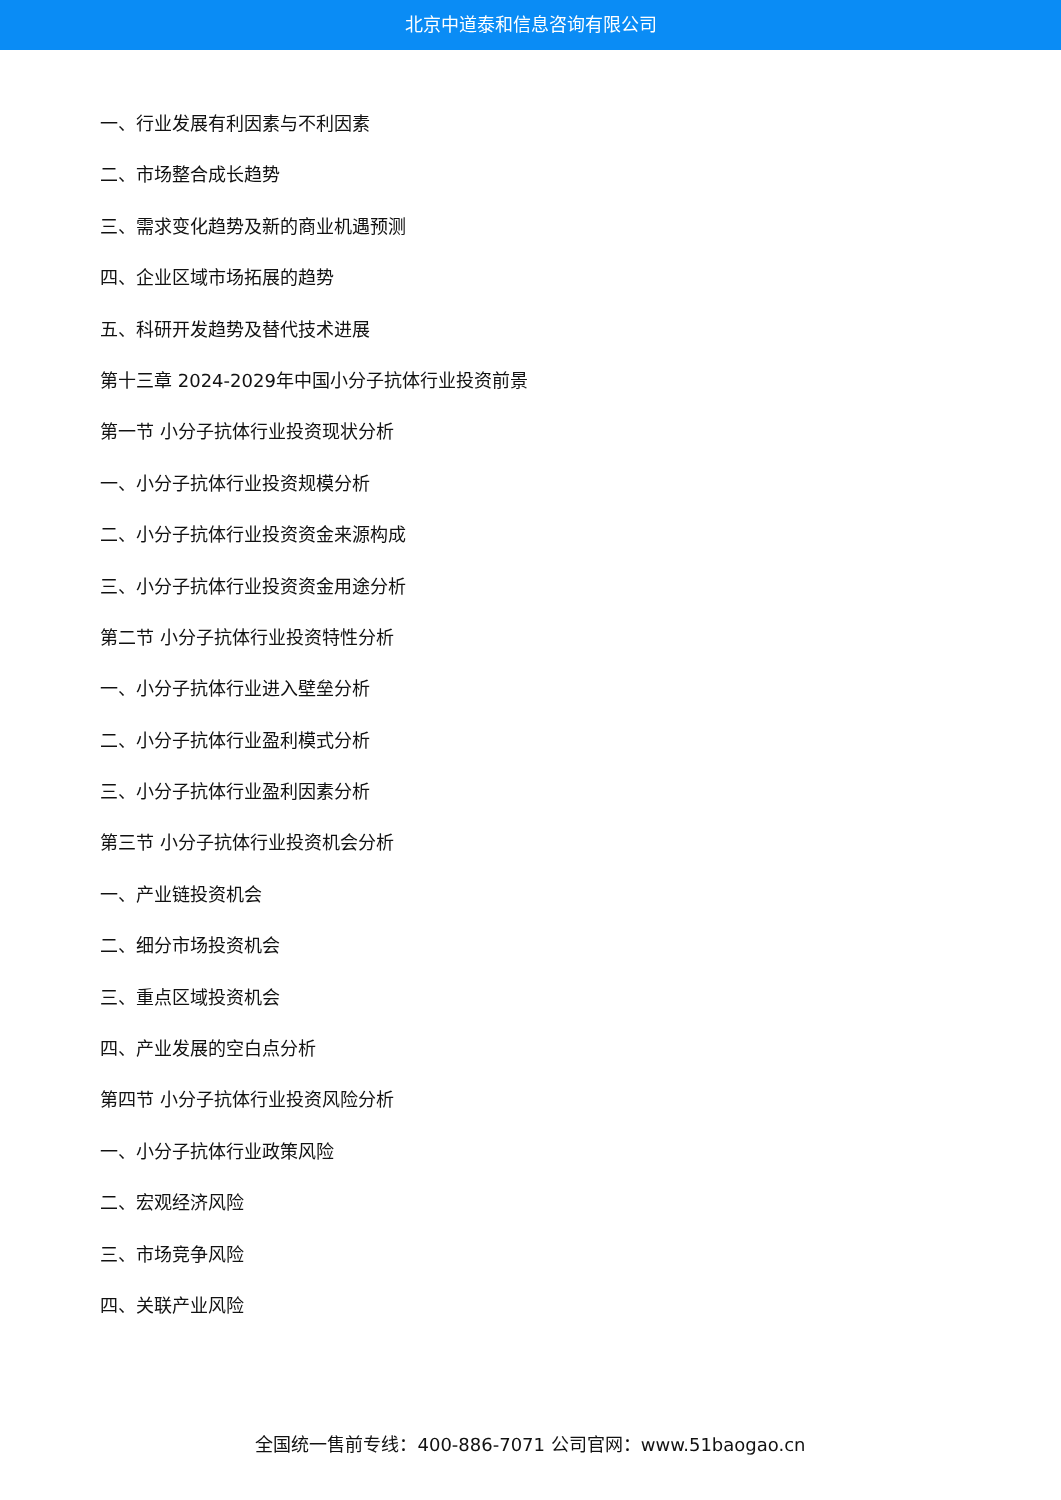北京中道泰和信息咨询有限公司
一、行业发展有利因素与不利因素
二、市场整合成长趋势
三、需求变化趋势及新的商业机遇预测
四、企业区域市场拓展的趋势
五、科研开发趋势及替代技术进展
第十三章 2024-2029年中国小分子抗体行业投资前景
第一节 小分子抗体行业投资现状分析
一、小分子抗体行业投资规模分析
二、小分子抗体行业投资资金来源构成
三、小分子抗体行业投资资金用途分析
第二节 小分子抗体行业投资特性分析
一、小分子抗体行业进入壁垒分析
二、小分子抗体行业盈利模式分析
三、小分子抗体行业盈利因素分析
第三节 小分子抗体行业投资机会分析
一、产业链投资机会
二、细分市场投资机会
三、重点区域投资机会
四、产业发展的空白点分析
第四节 小分子抗体行业投资风险分析
一、小分子抗体行业政策风险
二、宏观经济风险
三、市场竞争风险
四、关联产业风险
全国统一售前专线：400-886-7071 公司官网：www.51baogao.cn